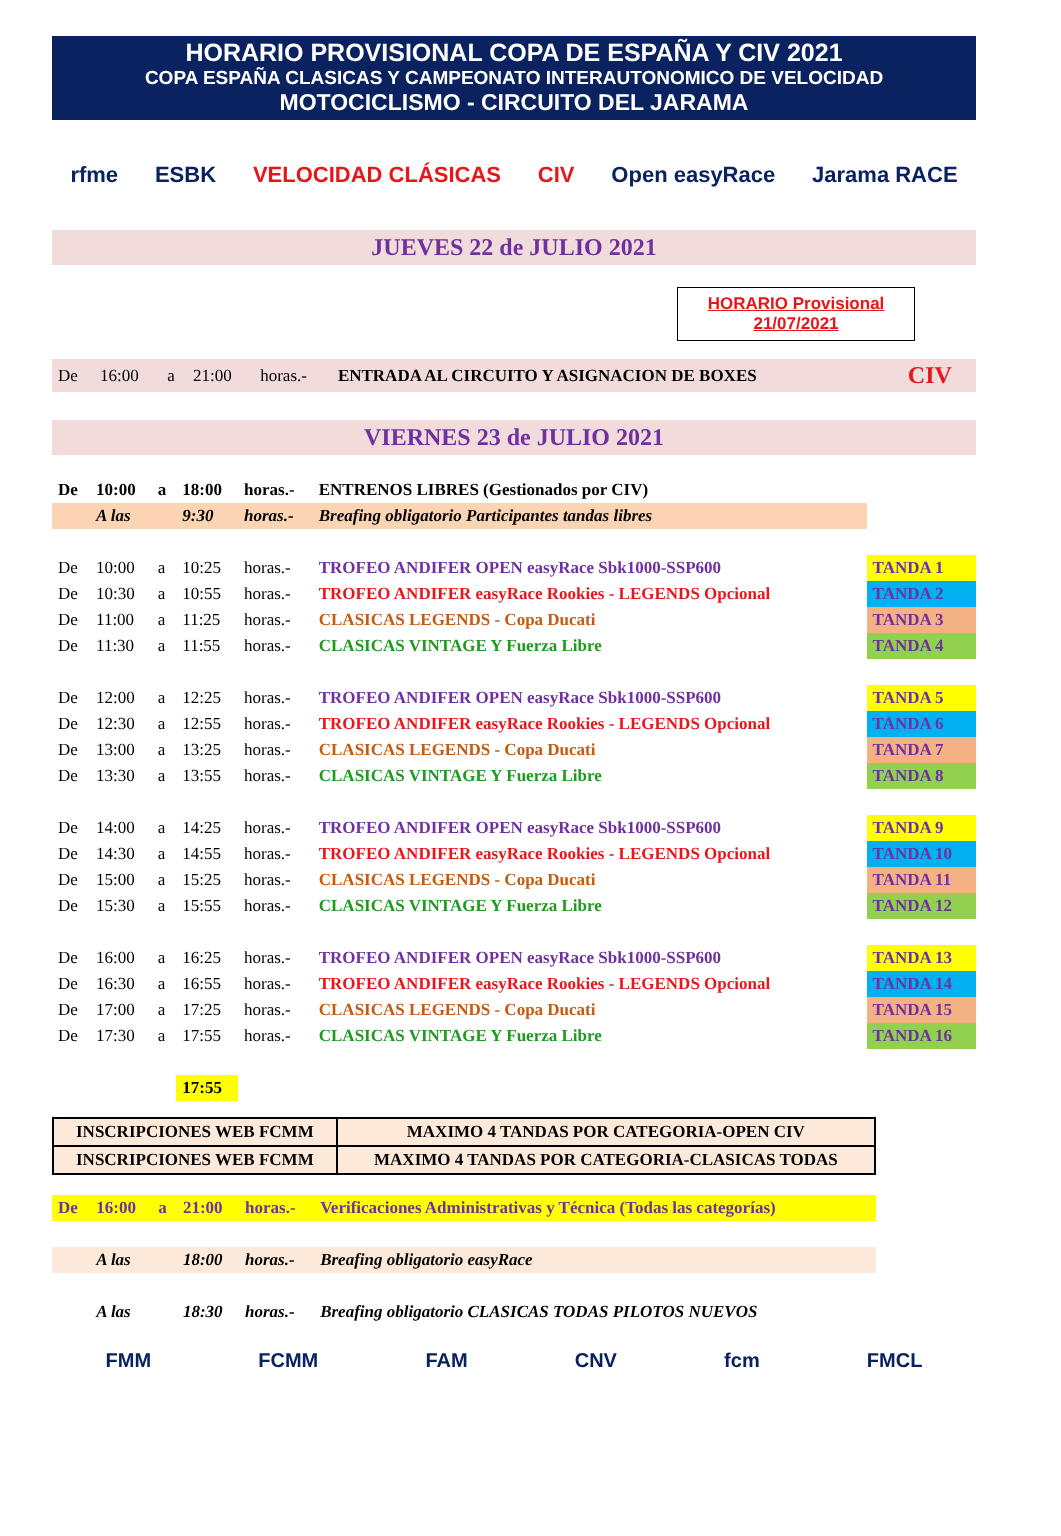HORARIO PROVISIONAL COPA DE ESPAÑA Y CIV 2021
COPA ESPAÑA CLASICAS Y CAMPEONATO INTERAUTONOMICO DE VELOCIDAD
MOTOCICLISMO - CIRCUITO DEL JARAMA
rfme ESBK VELOCIDAD CLÁSICAS CIV Open easyRace Jarama RACE
JUEVES 22 de JULIO 2021
HORARIO Provisional
21/07/2021
| De | 16:00 | a | 21:00 | horas.- | ENTRADA AL CIRCUITO Y ASIGNACION DE BOXES | CIV |
VIERNES 23 de JULIO 2021
| De | 10:00 | a | 18:00 | horas.- | ENTRENOS LIBRES (Gestionados por CIV) | |
| | A las | | 9:30 | horas.- | Breafing obligatorio Participantes tandas libres | |
| De | 10:00 | a | 10:25 | horas.- | TROFEO ANDIFER OPEN easyRace Sbk1000-SSP600 | TANDA 1 |
| De | 10:30 | a | 10:55 | horas.- | TROFEO ANDIFER easyRace Rookies - LEGENDS Opcional | TANDA 2 |
| De | 11:00 | a | 11:25 | horas.- | CLASICAS LEGENDS - Copa Ducati | TANDA 3 |
| De | 11:30 | a | 11:55 | horas.- | CLASICAS VINTAGE Y Fuerza Libre | TANDA 4 |
| De | 12:00 | a | 12:25 | horas.- | TROFEO ANDIFER OPEN easyRace Sbk1000-SSP600 | TANDA 5 |
| De | 12:30 | a | 12:55 | horas.- | TROFEO ANDIFER easyRace Rookies - LEGENDS Opcional | TANDA 6 |
| De | 13:00 | a | 13:25 | horas.- | CLASICAS LEGENDS - Copa Ducati | TANDA 7 |
| De | 13:30 | a | 13:55 | horas.- | CLASICAS VINTAGE Y Fuerza Libre | TANDA 8 |
| De | 14:00 | a | 14:25 | horas.- | TROFEO ANDIFER OPEN easyRace Sbk1000-SSP600 | TANDA 9 |
| De | 14:30 | a | 14:55 | horas.- | TROFEO ANDIFER easyRace Rookies - LEGENDS Opcional | TANDA 10 |
| De | 15:00 | a | 15:25 | horas.- | CLASICAS LEGENDS - Copa Ducati | TANDA 11 |
| De | 15:30 | a | 15:55 | horas.- | CLASICAS VINTAGE Y Fuerza Libre | TANDA 12 |
| De | 16:00 | a | 16:25 | horas.- | TROFEO ANDIFER OPEN easyRace Sbk1000-SSP600 | TANDA 13 |
| De | 16:30 | a | 16:55 | horas.- | TROFEO ANDIFER easyRace Rookies - LEGENDS Opcional | TANDA 14 |
| De | 17:00 | a | 17:25 | horas.- | CLASICAS LEGENDS - Copa Ducati | TANDA 15 |
| De | 17:30 | a | 17:55 | horas.- | CLASICAS VINTAGE Y Fuerza Libre | TANDA 16 |
| | | | 17:55 | | | |
| INSCRIPCIONES WEB FCMM | MAXIMO 4 TANDAS POR CATEGORIA-OPEN CIV |
| INSCRIPCIONES WEB FCMM | MAXIMO 4 TANDAS POR CATEGORIA-CLASICAS TODAS |
| De | 16:00 | a | 21:00 | horas.- | Verificaciones Administrativas y Técnica (Todas las categorías) |
| | A las | | 18:00 | horas.- | Breafing obligatorio easyRace |
| | A las | | 18:30 | horas.- | Breafing obligatorio CLASICAS TODAS PILOTOS NUEVOS |
FMM FCMM FAM CNV fcm FMCL